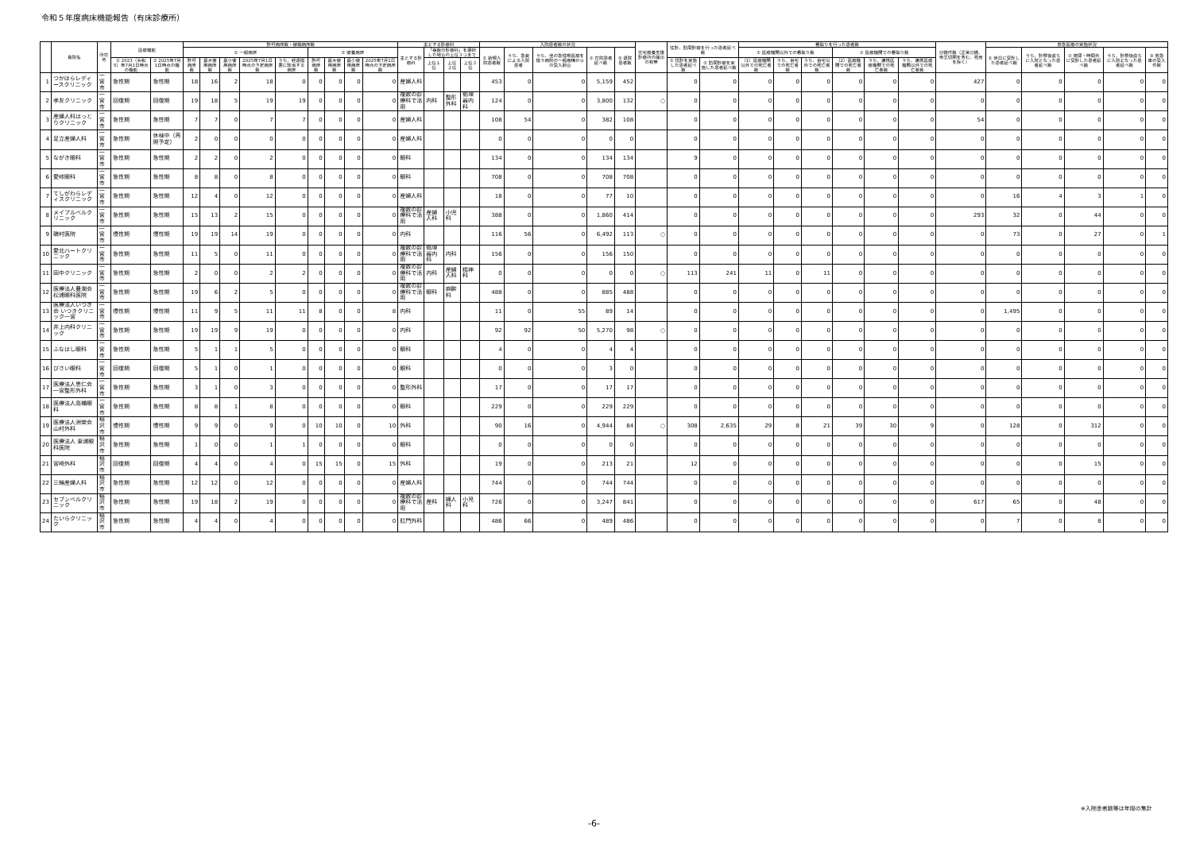令和５年度病床機能報告（有床診療所）
| | 貴院名 | 所在地 | 医療機能 | | 許可病床数・稼働病床数 | | | | | | | | | 主とする診療科 | | | | 入院患者数の状況 | | | | | 在宅療養支援診療所の届出の有無 | 往診、訪問診療を行った患者延べ数 | | 看取りを行った患者数 | | | | | | 分娩件数（正常分娩、帝王切開を含む。死産を除く） | 救急医療の実施状況 | | | | |
| --- | --- | --- | --- | --- | --- | --- | --- | --- | --- | --- | --- | --- | --- | --- | --- | --- | --- | --- | --- | --- | --- | --- | --- | --- | --- | --- | --- | --- | --- | --- | --- | --- | --- | --- | --- | --- | --- |
| | | | | | ① 一般病床 | | | | | ② 療養病床 | | | | 主とする診療科 | 「複数の診療科」を選択した場合の上位３つまで | | | ① 新規入院患者数 | うち、急変による入院患者 | うち、他の急性期医療を担う病院の一般病棟からの受入割合 | ② 在院患者延べ数 | ③ 退院患者数 | | | | ① 医療機関以外での看取り数 | | | ② 医療機関での看取り数 | | | | ① 休日に受診した患者延べ数 | うち、診察後直ちに入院となった患者延べ数 | ② 夜間・時間外に受診した患者延べ数 | うち、診察後直ちに入院となった患者延べ数 | ③ 救急車の受入件数 |
| | | | ① 2023（令和5）年7月1日時点の機能 | ② 2025年7月1日時点の機能 | 許可病床数 | 最大使用病床数 | 最小使用病床数 | 2025年7月1日時点の予定病床数 | うち、経過措置に該当する病床 | 許可病床数 | 最大使用病床数 | 最小使用病床数 | 2025年7月1日時点の予定病床数 | | 上位１位 | 上位２位 | 上位３位 | | | | | | | ① 往診を実施した患者延べ数 | ② 訪問診療を実施した患者延べ数 | （1）医療機関以外での死亡者数 | うち、自宅での死亡者数 | うち、自宅以外での死亡者数 | （2）医療機関での死亡者数 | うち、連携医療機関での死亡者数 | うち、連携医療機関以外での死亡者数 | | | | | | |
| 1 | つかはらレディースクリニック | 一宮市 | 急性期 | 急性期 | 18 | 16 | 2 | 18 | 0 | 0 | 0 | 0 | 0 | 産婦人科 | | | | 453 | 0 | 0 | 5,159 | 452 | | 0 | 0 | 0 | 0 | 0 | 0 | 0 | 0 | 427 | 0 | 0 | 0 | 0 | 0 |
| 2 | 孝友クリニック | 一宮市 | 回復期 | 回復期 | 19 | 18 | 5 | 19 | 19 | 0 | 0 | 0 | 0 | 複数の診療科で活用 | 内科 | 整形外科 | 循環器内科 | 124 | 0 | 0 | 3,800 | 132 | ○ | 0 | 0 | 0 | 0 | 0 | 0 | 0 | 0 | 0 | 0 | 0 | 0 | 0 | 0 |
| 3 | 産婦人科はっとりクリニック | 一宮市 | 急性期 | 急性期 | 7 | 7 | 0 | 7 | 7 | 0 | 0 | 0 | 0 | 産婦人科 | | | | 108 | 54 | 0 | 382 | 108 | | 0 | 0 | 0 | 0 | 0 | 0 | 0 | 0 | 54 | 0 | 0 | 0 | 0 | 0 |
| 4 | 足立産婦人科 | 一宮市 | 急性期 | 休棟中（再開予定） | 2 | 0 | 0 | 0 | 0 | 0 | 0 | 0 | 0 | 産婦人科 | | | | 0 | 0 | 0 | 0 | 0 | | 0 | 0 | 0 | 0 | 0 | 0 | 0 | 0 | 0 | 0 | 0 | 0 | 0 | 0 |
| 5 | ながき眼科 | 一宮市 | 急性期 | 急性期 | 2 | 2 | 0 | 2 | 0 | 0 | 0 | 0 | 0 | 眼科 | | | | 134 | 0 | 0 | 134 | 134 | | 9 | 0 | 0 | 0 | 0 | 0 | 0 | 0 | 0 | 0 | 0 | 0 | 0 | 0 |
| 6 | 愛岐眼科 | 一宮市 | 急性期 | 急性期 | 8 | 8 | 0 | 8 | 0 | 0 | 0 | 0 | 0 | 眼科 | | | | 708 | 0 | 0 | 708 | 708 | | 0 | 0 | 0 | 0 | 0 | 0 | 0 | 0 | 0 | 0 | 0 | 0 | 0 | 0 |
| 7 | てしがわらレディスクリニック | 一宮市 | 急性期 | 急性期 | 12 | 4 | 0 | 12 | 0 | 0 | 0 | 0 | 0 | 産婦人科 | | | | 18 | 0 | 0 | 77 | 10 | | 0 | 0 | 0 | 0 | 0 | 0 | 0 | 0 | 0 | 16 | 4 | 3 | 1 | 0 |
| 8 | メイプルベルクリニック | 一宮市 | 急性期 | 急性期 | 15 | 13 | 2 | 15 | 0 | 0 | 0 | 0 | 0 | 複数の診療科で活用 | 産婦人科 | 小児科 | | 388 | 0 | 0 | 1,860 | 414 | | 0 | 0 | 0 | 0 | 0 | 0 | 0 | 0 | 293 | 32 | 0 | 44 | 0 | 0 |
| 9 | 磯村医院 | 一宮市 | 慢性期 | 慢性期 | 19 | 19 | 14 | 19 | 0 | 0 | 0 | 0 | 0 | 内科 | | | | 116 | 56 | 0 | 6,492 | 113 | ○ | 0 | 0 | 0 | 0 | 0 | 0 | 0 | 0 | 0 | 73 | 0 | 27 | 0 | 1 |
| 10 | 愛北ハートクリニック | 一宮市 | 急性期 | 急性期 | 11 | 5 | 0 | 11 | 0 | 0 | 0 | 0 | 0 | 複数の診療科で活用 | 循環器内科 | 内科 | | 156 | 0 | 0 | 156 | 150 | | 0 | 0 | 0 | 0 | 0 | 0 | 0 | 0 | 0 | 0 | 0 | 0 | 0 | 0 |
| 11 | 田中クリニック | 一宮市 | 急性期 | 急性期 | 2 | 0 | 0 | 2 | 2 | 0 | 0 | 0 | 0 | 複数の診療科で活用 | 内科 | 産婦人科 | 精神科 | 0 | 0 | 0 | 0 | 0 | ○ | 113 | 241 | 11 | 0 | 11 | 0 | 0 | 0 | 0 | 0 | 0 | 0 | 0 | 0 |
| 12 | 医療法人豊潤会 松浦眼科医院 | 一宮市 | 急性期 | 急性期 | 19 | 6 | 2 | 5 | 0 | 0 | 0 | 0 | 0 | 複数の診療科で活用 | 眼科 | 麻酔科 | | 488 | 0 | 0 | 885 | 488 | | 0 | 0 | 0 | 0 | 0 | 0 | 0 | 0 | 0 | 0 | 0 | 0 | 0 | 0 |
| 13 | 医療法人いつき会 いつきクリニック一宮 | 一宮市 | 慢性期 | 慢性期 | 11 | 9 | 5 | 11 | 11 | 8 | 0 | 0 | 8 | 内科 | | | | 11 | 0 | 55 | 89 | 14 | | 0 | 0 | 0 | 0 | 0 | 0 | 0 | 0 | 0 | 1,495 | 0 | 0 | 0 | 0 |
| 14 | 井上内科クリニック | 一宮市 | 急性期 | 急性期 | 19 | 19 | 9 | 19 | 0 | 0 | 0 | 0 | 0 | 内科 | | | | 92 | 92 | 50 | 5,270 | 98 | ○ | 0 | 0 | 0 | 0 | 0 | 0 | 0 | 0 | 0 | 0 | 0 | 0 | 0 | 0 |
| 15 | ふなはし眼科 | 一宮市 | 急性期 | 急性期 | 5 | 1 | 1 | 5 | 0 | 0 | 0 | 0 | 0 | 眼科 | | | | 4 | 0 | 0 | 4 | 4 | | 0 | 0 | 0 | 0 | 0 | 0 | 0 | 0 | 0 | 0 | 0 | 0 | 0 | 0 |
| 16 | びさい眼科 | 一宮市 | 回復期 | 回復期 | 5 | 1 | 0 | 1 | 0 | 0 | 0 | 0 | 0 | 眼科 | | | | 0 | 0 | 0 | 3 | 0 | | 0 | 0 | 0 | 0 | 0 | 0 | 0 | 0 | 0 | 0 | 0 | 0 | 0 | 0 |
| 17 | 医療法人恵仁会 一宮整形外科 | 一宮市 | 急性期 | 急性期 | 3 | 1 | 0 | 3 | 0 | 0 | 0 | 0 | 0 | 整形外科 | | | | 17 | 0 | 0 | 17 | 17 | | 0 | 0 | 0 | 0 | 0 | 0 | 0 | 0 | 0 | 0 | 0 | 0 | 0 | 0 |
| 18 | 医療法人高橋眼科 | 一宮市 | 急性期 | 急性期 | 8 | 8 | 1 | 8 | 0 | 0 | 0 | 0 | 0 | 眼科 | | | | 229 | 0 | 0 | 229 | 229 | | 0 | 0 | 0 | 0 | 0 | 0 | 0 | 0 | 0 | 0 | 0 | 0 | 0 | 0 |
| 19 | 医療法人洲榮会 山村外科 | 稲沢市 | 慢性期 | 慢性期 | 9 | 9 | 0 | 9 | 0 | 10 | 10 | 0 | 10 | 外科 | | | | 90 | 16 | 0 | 4,944 | 84 | ○ | 308 | 2,635 | 29 | 8 | 21 | 39 | 30 | 9 | 0 | 128 | 0 | 312 | 0 | 0 |
| 20 | 医療法人 東浦眼科医院 | 稲沢市 | 急性期 | 急性期 | 1 | 0 | 0 | 1 | 1 | 0 | 0 | 0 | 0 | 眼科 | | | | 0 | 0 | 0 | 0 | 0 | | 0 | 0 | 0 | 0 | 0 | 0 | 0 | 0 | 0 | 0 | 0 | 0 | 0 | 0 |
| 21 | 宮崎外科 | 稲沢市 | 回復期 | 回復期 | 4 | 4 | 0 | 4 | 0 | 15 | 15 | 0 | 15 | 外科 | | | | 19 | 0 | 0 | 213 | 21 | | 12 | 0 | 0 | 0 | 0 | 0 | 0 | 0 | 0 | 0 | 0 | 15 | 0 | 0 |
| 22 | 三輪産婦人科 | 稲沢市 | 急性期 | 急性期 | 12 | 12 | 0 | 12 | 0 | 0 | 0 | 0 | 0 | 産婦人科 | | | | 744 | 0 | 0 | 744 | 744 | | 0 | 0 | 0 | 0 | 0 | 0 | 0 | 0 | 0 | 0 | 0 | 0 | 0 | 0 |
| 23 | セブンベルクリニック | 稲沢市 | 急性期 | 急性期 | 19 | 18 | 2 | 19 | 0 | 0 | 0 | 0 | 0 | 複数の診療科で活用 | 産科 | 婦人科 | 小児科 | 726 | 0 | 0 | 3,247 | 841 | | 0 | 0 | 0 | 0 | 0 | 0 | 0 | 0 | 617 | 65 | 0 | 48 | 0 | 0 |
| 24 | たいらクリニック | 稲沢市 | 急性期 | 急性期 | 4 | 4 | 0 | 4 | 0 | 0 | 0 | 0 | 0 | 肛門外科 | | | | 486 | 66 | 0 | 489 | 486 | | 0 | 0 | 0 | 0 | 0 | 0 | 0 | 0 | 0 | 7 | 0 | 8 | 0 | 0 |
※入院患者数等は年間の集計
-6-